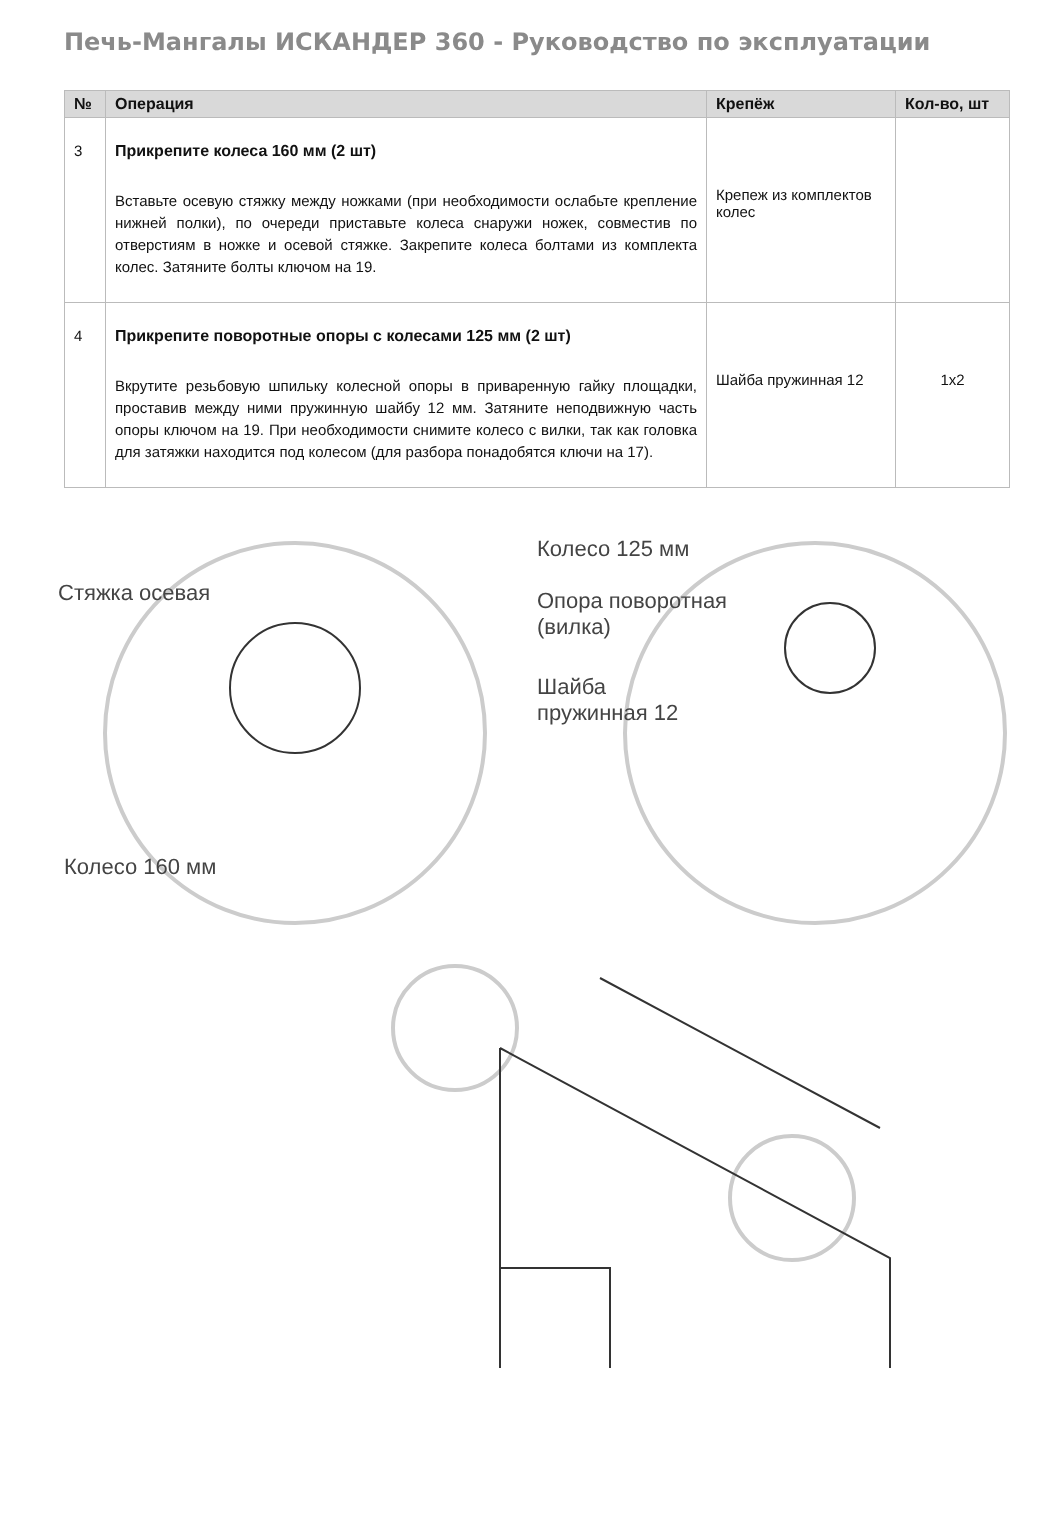Печь-Мангалы ИСКАНДЕР 360 - Руководство по эксплуатации
| № | Операция | Крепёж | Кол-во, шт |
| --- | --- | --- | --- |
| 3 | Прикрепите колеса 160 мм (2 шт) Вставьте осевую стяжку между ножками (при необходимости ослабьте крепление нижней полки), по очереди приставьте колеса снаружи ножек, совместив по отверстиям в ножке и осевой стяжке. Закрепите колеса болтами из комплекта колес. Затяните болты ключом на 19. | Крепеж из комплектов колес | |
| 4 | Прикрепите поворотные опоры с колесами 125 мм (2 шт) Вкрутите резьбовую шпильку колесной опоры в приваренную гайку площадки, проставив между ними пружинную шайбу 12 мм. Затяните неподвижную часть опоры ключом на 19. При необходимости снимите колесо с вилки, так как головка для затяжки находится под колесом (для разбора понадобятся ключи на 17). | Шайба пружинная 12 | 1x2 |
Стяжка осевая
Колесо 160 мм
Колесо 125 мм
Опора поворотная
(вилка)
Шайба
пружинная 12